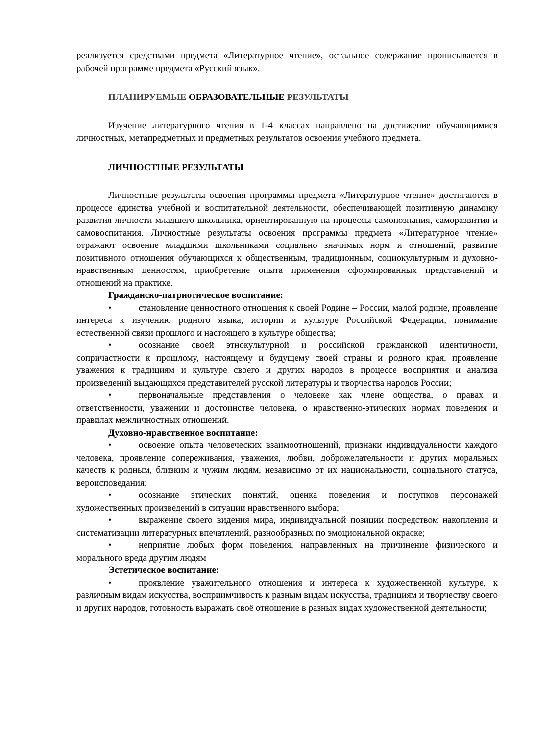реализуется средствами предмета «Литературное чтение», остальное содержание прописывается в рабочей программе предмета «Русский язык».
ПЛАНИРУЕМЫЕ ОБРАЗОВАТЕЛЬНЫЕ РЕЗУЛЬТАТЫ
Изучение литературного чтения в 1-4 классах направлено на достижение обучающимися личностных, метапредметных и предметных результатов освоения учебного предмета.
ЛИЧНОСТНЫЕ РЕЗУЛЬТАТЫ
Личностные результаты освоения программы предмета «Литературное чтение» достигаются в процессе единства учебной и воспитательной деятельности, обеспечивающей позитивную динамику развития личности младшего школьника, ориентированную на процессы самопознания, саморазвития и самовоспитания. Личностные результаты освоения программы предмета «Литературное чтение» отражают освоение младшими школьниками социально значимых норм и отношений, развитие позитивного отношения обучающихся к общественным, традиционным, социокультурным и духовно-нравственным ценностям, приобретение опыта применения сформированных представлений и отношений на практике.
Гражданско-патриотическое воспитание:
• становление ценностного отношения к своей Родине – России, малой родине, проявление интереса к изучению родного языка, истории и культуре Российской Федерации, понимание естественной связи прошлого и настоящего в культуре общества;
• осознание своей этнокультурной и российской гражданской идентичности, сопричастности к прошлому, настоящему и будущему своей страны и родного края, проявление уважения к традициям и культуре своего и других народов в процессе восприятия и анализа произведений выдающихся представителей русской литературы и творчества народов России;
• первоначальные представления о человеке как члене общества, о правах и ответственности, уважении и достоинстве человека, о нравственно-этических нормах поведения и правилах межличностных отношений.
Духовно-нравственное воспитание:
• освоение опыта человеческих взаимоотношений, признаки индивидуальности каждого человека, проявление сопереживания, уважения, любви, доброжелательности и других моральных качеств к родным, близким и чужим людям, независимо от их национальности, социального статуса, вероисповедания;
• осознание этических понятий, оценка поведения и поступков персонажей художественных произведений в ситуации нравственного выбора;
• выражение своего видения мира, индивидуальной позиции посредством накопления и систематизации литературных впечатлений, разнообразных по эмоциональной окраске;
• неприятие любых форм поведения, направленных на причинение физического и морального вреда другим людям
Эстетическое воспитание:
• проявление уважительного отношения и интереса к художественной культуре, к различным видам искусства, восприимчивость к разным видам искусства, традициям и творчеству своего и других народов, готовность выражать своё отношение в разных видах художественной деятельности;